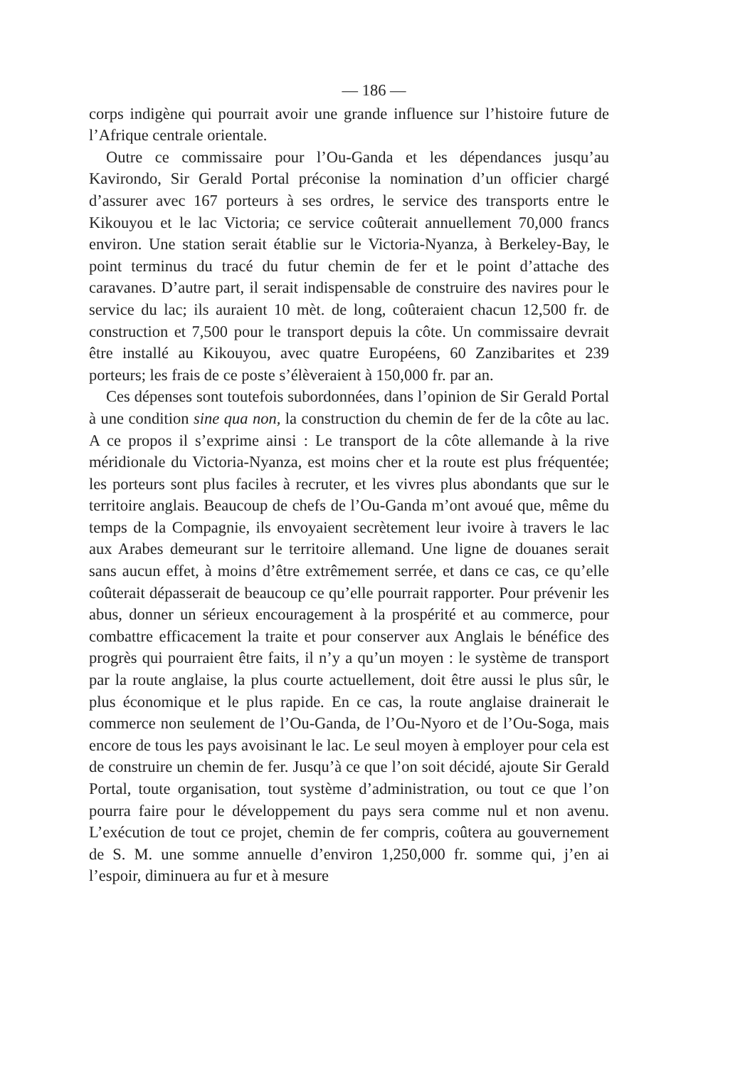— 186 —
corps indigène qui pourrait avoir une grande influence sur l’histoire future de l’Afrique centrale orientale.
Outre ce commissaire pour l’Ou-Ganda et les dépendances jusqu’au Kavirondo, Sir Gerald Portal préconise la nomination d’un officier chargé d’assurer avec 167 porteurs à ses ordres, le service des transports entre le Kikouyou et le lac Victoria; ce service coûterait annuellement 70,000 francs environ. Une station serait établie sur le Victoria-Nyanza, à Berkeley-Bay, le point terminus du tracé du futur chemin de fer et le point d’attache des caravanes. D’autre part, il serait indispensable de construire des navires pour le service du lac; ils auraient 10 mèt. de long, coûteraient chacun 12,500 fr. de construction et 7,500 pour le transport depuis la côte. Un commissaire devrait être installé au Kikouyou, avec quatre Européens, 60 Zanzibarites et 239 porteurs; les frais de ce poste s’élèveraient à 150,000 fr. par an.
Ces dépenses sont toutefois subordonnées, dans l’opinion de Sir Gerald Portal à une condition sine qua non, la construction du chemin de fer de la côte au lac. A ce propos il s’exprime ainsi : Le transport de la côte allemande à la rive méridionale du Victoria-Nyanza, est moins cher et la route est plus fréquentée; les porteurs sont plus faciles à recruter, et les vivres plus abondants que sur le territoire anglais. Beaucoup de chefs de l’Ou-Ganda m’ont avoué que, même du temps de la Compagnie, ils envoyaient secrètement leur ivoire à travers le lac aux Arabes demeurant sur le territoire allemand. Une ligne de douanes serait sans aucun effet, à moins d’être extrêmement serrée, et dans ce cas, ce qu’elle coûterait dépasserait de beaucoup ce qu’elle pourrait rapporter. Pour prévenir les abus, donner un sérieux encouragement à la prospérité et au commerce, pour combattre efficacement la traite et pour conserver aux Anglais le bénéfice des progrès qui pourraient être faits, il n’y a qu’un moyen : le système de transport par la route anglaise, la plus courte actuellement, doit être aussi le plus sûr, le plus économique et le plus rapide. En ce cas, la route anglaise drainerait le commerce non seulement de l’Ou-Ganda, de l’Ou-Nyoro et de l’Ou-Soga, mais encore de tous les pays avoisinant le lac. Le seul moyen à employer pour cela est de construire un chemin de fer. Jusqu’à ce que l’on soit décidé, ajoute Sir Gerald Portal, toute organisation, tout système d’administration, ou tout ce que l’on pourra faire pour le développement du pays sera comme nul et non avenu. L’exécution de tout ce projet, chemin de fer compris, coûtera au gouvernement de S. M. une somme annuelle d’environ 1,250,000 fr. somme qui, j’en ai l’espoir, diminuera au fur et à mesure